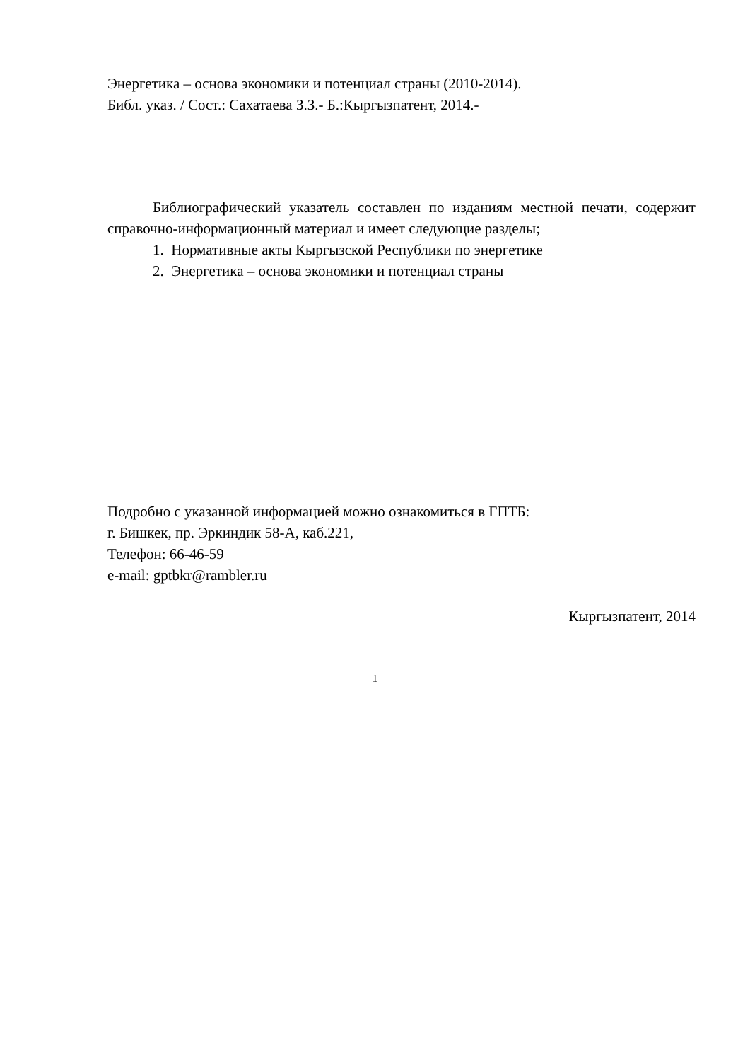Энергетика – основа экономики и потенциал страны (2010-2014).
Библ. указ. / Сост.: Сахатаева З.З.- Б.:Кыргызпатент, 2014.-
Библиографический указатель составлен по изданиям местной печати, содержит справочно-информационный материал и имеет следующие разделы;
1. Нормативные акты Кыргызской Республики по энергетике
2. Энергетика – основа экономики и потенциал страны
Подробно с указанной информацией можно ознакомиться в ГПТБ:
г. Бишкек, пр. Эркиндик 58-А, каб.221,
Телефон: 66-46-59
e-mail: gptbkr@rambler.ru
Кыргызпатент, 2014
1